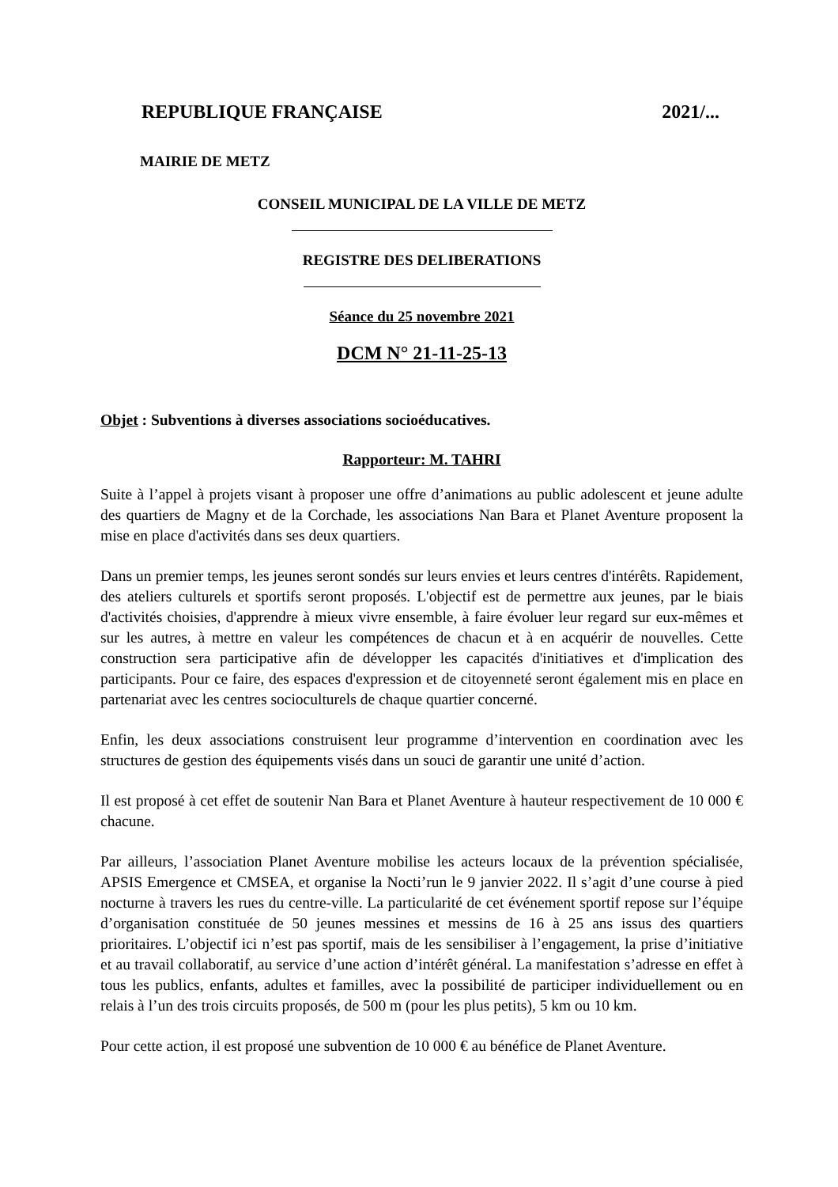REPUBLIQUE FRANÇAISE 2021/...
MAIRIE DE METZ
CONSEIL MUNICIPAL DE LA VILLE DE METZ
REGISTRE DES DELIBERATIONS
Séance du 25 novembre 2021
DCM N° 21-11-25-13
Objet : Subventions à diverses associations socioéducatives.
Rapporteur: M. TAHRI
Suite à l’appel à projets visant à proposer une offre d’animations au public adolescent et jeune adulte des quartiers de Magny et de la Corchade, les associations Nan Bara et Planet Aventure proposent la mise en place d'activités dans ses deux quartiers.
Dans un premier temps, les jeunes seront sondés sur leurs envies et leurs centres d'intérêts. Rapidement, des ateliers culturels et sportifs seront proposés. L'objectif est de permettre aux jeunes, par le biais d'activités choisies, d'apprendre à mieux vivre ensemble, à faire évoluer leur regard sur eux-mêmes et sur les autres, à mettre en valeur les compétences de chacun et à en acquérir de nouvelles. Cette construction sera participative afin de développer les capacités d'initiatives et d'implication des participants. Pour ce faire, des espaces d'expression et de citoyenneté seront également mis en place en partenariat avec les centres socioculturels de chaque quartier concerné.
Enfin, les deux associations construisent leur programme d’intervention en coordination avec les structures de gestion des équipements visés dans un souci de garantir une unité d’action.
Il est proposé à cet effet de soutenir Nan Bara et Planet Aventure à hauteur respectivement de 10 000 € chacune.
Par ailleurs, l’association Planet Aventure mobilise les acteurs locaux de la prévention spécialisée, APSIS Emergence et CMSEA, et organise la Nocti’run le 9 janvier 2022. Il s’agit d’une course à pied nocturne à travers les rues du centre-ville. La particularité de cet événement sportif repose sur l’équipe d’organisation constituée de 50 jeunes messines et messins de 16 à 25 ans issus des quartiers prioritaires. L’objectif ici n’est pas sportif, mais de les sensibiliser à l’engagement, la prise d’initiative et au travail collaboratif, au service d’une action d’intérêt général. La manifestation s’adresse en effet à tous les publics, enfants, adultes et familles, avec la possibilité de participer individuellement ou en relais à l’un des trois circuits proposés, de 500 m (pour les plus petits), 5 km ou 10 km.
Pour cette action, il est proposé une subvention de 10 000 € au bénéfice de Planet Aventure.